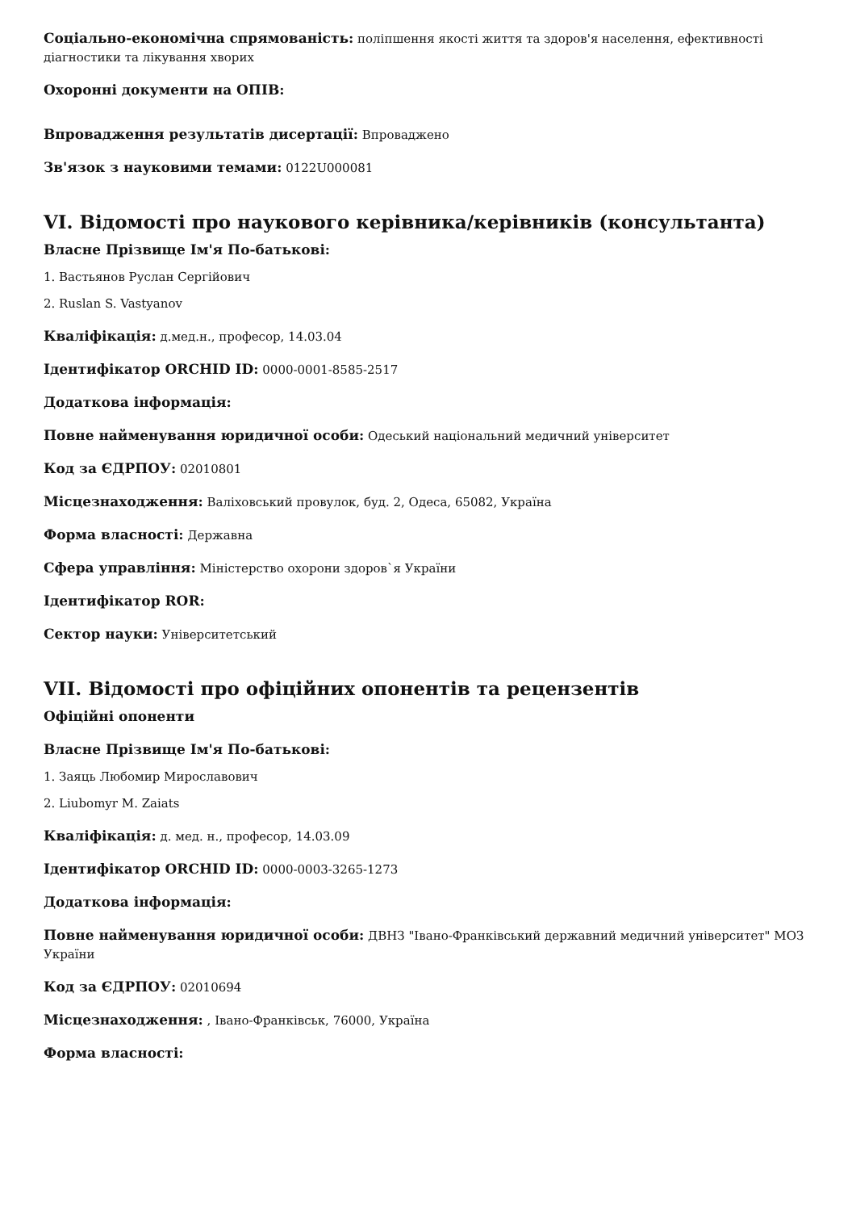Соціально-економічна спрямованість: поліпшення якості життя та здоров'я населення, ефективності діагностики та лікування хворих
Охоронні документи на ОПІВ:
Впровадження результатів дисертації: Впроваджено
Зв'язок з науковими темами: 0122U000081
VI. Відомості про наукового керівника/керівників (консультанта)
Власне Прізвище Ім'я По-батькові:
1. Вастьянов Руслан Сергійович
2. Ruslan S. Vastyanov
Кваліфікація: д.мед.н., професор, 14.03.04
Ідентифікатор ORCHID ID: 0000-0001-8585-2517
Додаткова інформація:
Повне найменування юридичної особи: Одеський національний медичний університет
Код за ЄДРПОУ: 02010801
Місцезнаходження: Валіховський провулок, буд. 2, Одеса, 65082, Україна
Форма власності: Державна
Сфера управління: Міністерство охорони здоров`я України
Ідентифікатор ROR:
Сектор науки: Університетський
VII. Відомості про офіційних опонентів та рецензентів
Офіційні опоненти
Власне Прізвище Ім'я По-батькові:
1. Заяць Любомир Мирославович
2. Liubomyr M. Zaiats
Кваліфікація: д. мед. н., професор, 14.03.09
Ідентифікатор ORCHID ID: 0000-0003-3265-1273
Додаткова інформація:
Повне найменування юридичної особи: ДВНЗ "Івано-Франківський державний медичний університет" МОЗ України
Код за ЄДРПОУ: 02010694
Місцезнаходження: , Івано-Франківськ, 76000, Україна
Форма власності: